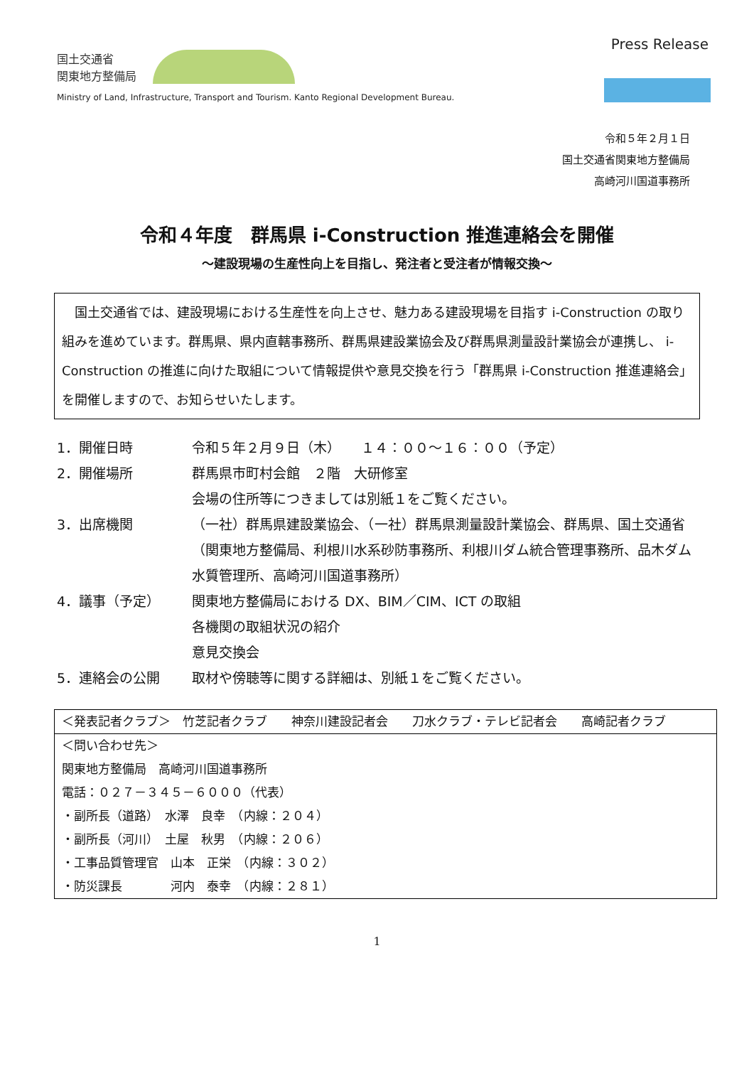国土交通省
関東地方整備局
Press Release
Ministry of Land, Infrastructure, Transport and Tourism. Kanto Regional Development Bureau.
令和５年２月１日
国土交通省関東地方整備局
高崎河川国道事務所
令和４年度　群馬県 i-Construction 推進連絡会を開催
～建設現場の生産性向上を目指し、発注者と受注者が情報交換～
　国土交通省では、建設現場における生産性を向上させ、魅力ある建設現場を目指す i-Construction の取り組みを進めています。群馬県、県内直轄事務所、群馬県建設業協会及び群馬県測量設計業協会が連携し、 i-Construction の推進に向けた取組について情報提供や意見交換を行う「群馬県 i-Construction 推進連絡会」を開催しますので、お知らせいたします。
1．開催日時 令和５年２月９日（木）　　１４：００～１６：００（予定）
2．開催場所 群馬県市町村会館　２階　大研修室
会場の住所等につきましては別紙１をご覧ください。
3．出席機関 （一社）群馬県建設業協会、（一社）群馬県測量設計業協会、群馬県、国土交通省（関東地方整備局、利根川水系砂防事務所、利根川ダム統合管理事務所、品木ダム水質管理所、高崎河川国道事務所）
4．議事（予定） 関東地方整備局における DX、BIM／CIM、ICT の取組
各機関の取組状況の紹介
意見交換会
5．連絡会の公開 取材や傍聴等に関する詳細は、別紙１をご覧ください。
＜発表記者クラブ＞　竹芝記者クラブ　　神奈川建設記者会　　刀水クラブ・テレビ記者会　　高崎記者クラブ
＜問い合わせ先＞
関東地方整備局　高崎河川国道事務所
電話：０２７－３４５－６０００（代表）
・副所長（道路）　水澤　良幸　（内線：２０４）
・副所長（河川）　土屋　秋男　（内線：２０６）
・工事品質管理官　山本　正栄　（内線：３０２）
・防災課長　　　　河内　泰幸　（内線：２８１）
1